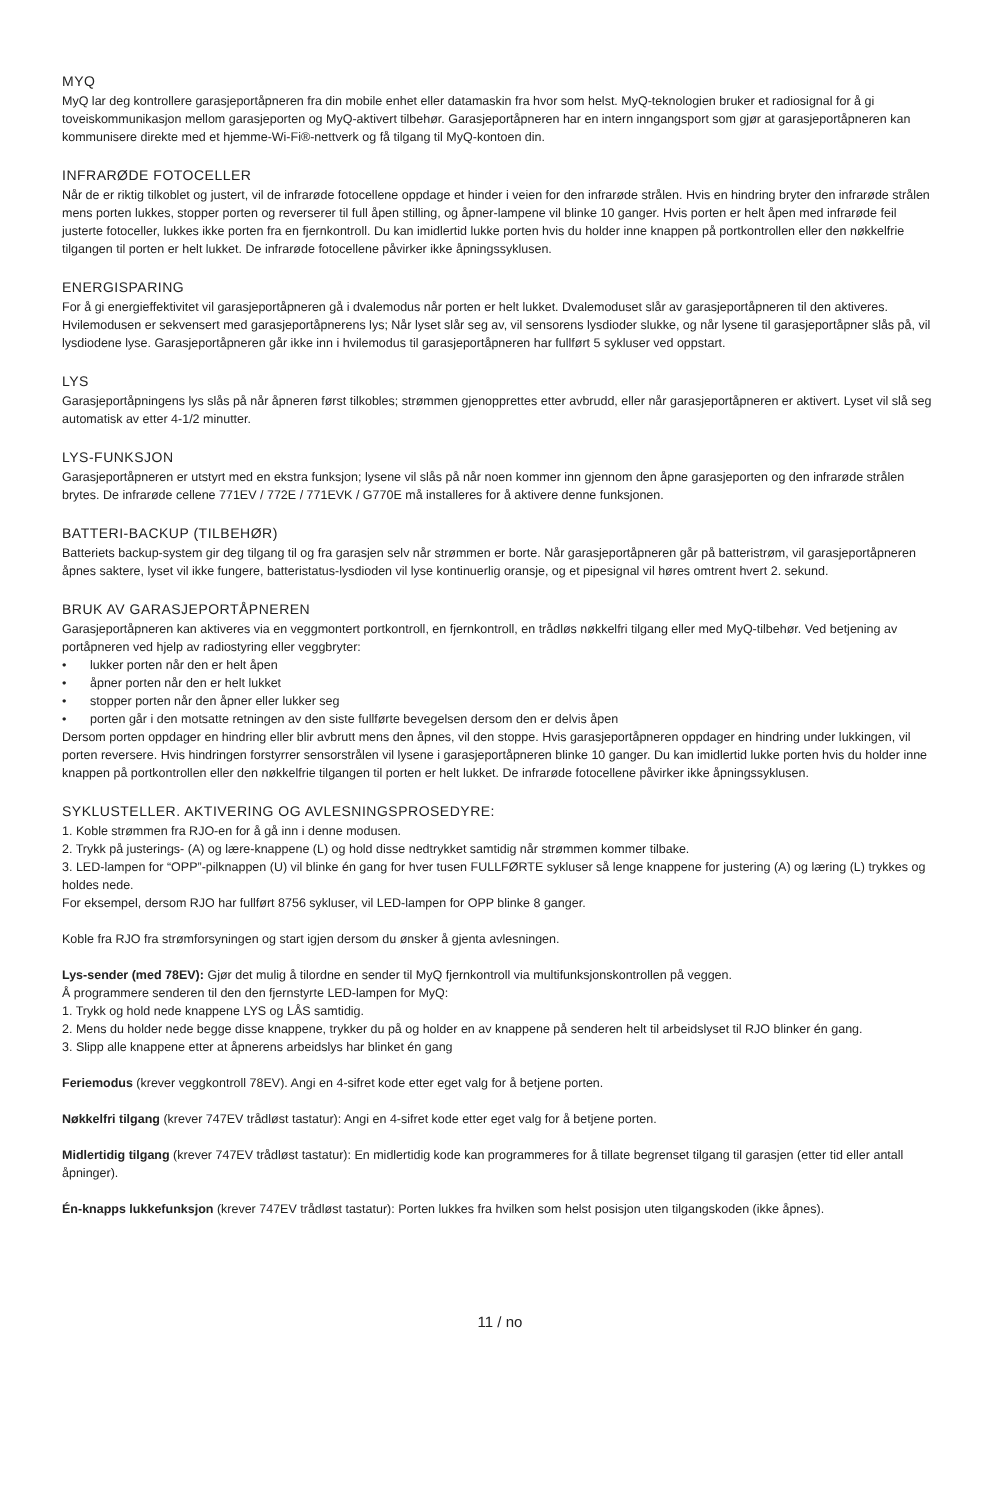MYQ
MyQ lar deg kontrollere garasjeportåpneren fra din mobile enhet eller datamaskin fra hvor som helst. MyQ-teknologien bruker et radiosignal for å gi toveiskommunikasjon mellom garasjeporten og MyQ-aktivert tilbehør. Garasjeportåpneren har en intern inngangsport som gjør at garasjeportåpneren kan kommunisere direkte med et hjemme-Wi-Fi®-nettverk og få tilgang til MyQ-kontoen din.
INFRARØDE FOTOCELLER
Når de er riktig tilkoblet og justert, vil de infrarøde fotocellene oppdage et hinder i veien for den infrarøde strålen. Hvis en hindring bryter den infrarøde strålen mens porten lukkes, stopper porten og reverserer til full åpen stilling, og åpner-lampene vil blinke 10 ganger. Hvis porten er helt åpen med infrarøde feil justerte fotoceller, lukkes ikke porten fra en fjernkontroll. Du kan imidlertid lukke porten hvis du holder inne knappen på portkontrollen eller den nøkkelfrie tilgangen til porten er helt lukket. De infrarøde fotocellene påvirker ikke åpningssyklusen.
ENERGISPARING
For å gi energieffektivitet vil garasjeportåpneren gå i dvalemodus når porten er helt lukket. Dvalemoduset slår av garasjeportåpneren til den aktiveres. Hvilemodusen er sekvensert med garasjeportåpnerens lys; Når lyset slår seg av, vil sensorens lysdioder slukke, og når lysene til garasjeportåpner slås på, vil lysdiodene lyse. Garasjeportåpneren går ikke inn i hvilemodus til garasjeportåpneren har fullført 5 sykluser ved oppstart.
LYS
Garasjeportåpningens lys slås på når åpneren først tilkobles; strømmen gjenopprettes etter avbrudd, eller når garasjeportåpneren er aktivert. Lyset vil slå seg automatisk av etter 4-1/2 minutter.
LYS-FUNKSJON
Garasjeportåpneren er utstyrt med en ekstra funksjon; lysene vil slås på når noen kommer inn gjennom den åpne garasjeporten og den infrarøde strålen brytes. De infrarøde cellene 771EV / 772E / 771EVK / G770E må installeres for å aktivere denne funksjonen.
BATTERI-BACKUP (TILBEHØR)
Batteriets backup-system gir deg tilgang til og fra garasjen selv når strømmen er borte. Når garasjeportåpneren går på batteristrøm, vil garasjeportåpneren åpnes saktere, lyset vil ikke fungere, batteristatus-lysdioden vil lyse kontinuerlig oransje, og et pipesignal vil høres omtrent hvert 2. sekund.
BRUK AV GARASJEPORTÅPNEREN
Garasjeportåpneren kan aktiveres via en veggmontert portkontroll, en fjernkontroll, en trådløs nøkkelfri tilgang eller med MyQ-tilbehør. Ved betjening av portåpneren ved hjelp av radiostyring eller veggbryter:
• lukker porten når den er helt åpen
• åpner porten når den er helt lukket
• stopper porten når den åpner eller lukker seg
• porten går i den motsatte retningen av den siste fullførte bevegelsen dersom den er delvis åpen
Dersom porten oppdager en hindring eller blir avbrutt mens den åpnes, vil den stoppe. Hvis garasjeportåpneren oppdager en hindring under lukkingen, vil porten reversere. Hvis hindringen forstyrrer sensorstrålen vil lysene i garasjeportåpneren blinke 10 ganger. Du kan imidlertid lukke porten hvis du holder inne knappen på portkontrollen eller den nøkkelfrie tilgangen til porten er helt lukket. De infrarøde fotocellene påvirker ikke åpningssyklusen.
SYKLUSTELLER. AKTIVERING OG AVLESNINGSPROSEDYRE:
1. Koble strømmen fra RJO-en for å gå inn i denne modusen.
2. Trykk på justerings- (A) og lære-knappene (L) og hold disse nedtrykket samtidig når strømmen kommer tilbake.
3. LED-lampen for “OPP”-pilknappen (U) vil blinke én gang for hver tusen FULLFØRTE sykluser så lenge knappene for justering (A) og læring (L) trykkes og holdes nede.
For eksempel, dersom RJO har fullført 8756 sykluser, vil LED-lampen for OPP blinke 8 ganger.
Koble fra RJO fra strømforsyningen og start igjen dersom du ønsker å gjenta avlesningen.
Lys-sender (med 78EV): Gjør det mulig å tilordne en sender til MyQ fjernkontroll via multifunksjonskontrollen på veggen.
Å programmere senderen til den den fjernstyrte LED-lampen for MyQ:
1. Trykk og hold nede knappene LYS og LÅS samtidig.
2. Mens du holder nede begge disse knappene, trykker du på og holder en av knappene på senderen helt til arbeidslyset til RJO blinker én gang.
3. Slipp alle knappene etter at åpnerens arbeidslys har blinket én gang
Feriemodus (krever veggkontroll 78EV). Angi en 4-sifret kode etter eget valg for å betjene porten.
Nøkkelfri tilgang (krever 747EV trådløst tastatur): Angi en 4-sifret kode etter eget valg for å betjene porten.
Midlertidig tilgang (krever 747EV trådløst tastatur): En midlertidig kode kan programmeres for å tillate begrenset tilgang til garasjen (etter tid eller antall åpninger).
Én-knapps lukkefunksjon (krever 747EV trådløst tastatur): Porten lukkes fra hvilken som helst posisjon uten tilgangskoden (ikke åpnes).
11 / no